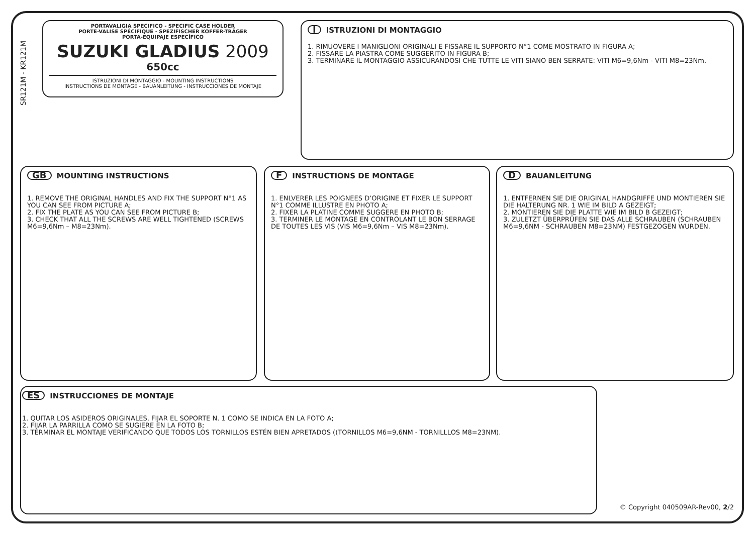SR121M - KR121M
PORTAVALIGIA SPECIFICO - SPECIFIC CASE HOLDER
PORTE-VALISE SPÉCIFIQUE - SPEZIFISCHER KOFFER-TRÄGER
PORTA-EQUIPAJE ESPECÍFICO
SUZUKI GLADIUS 2009
650cc
ISTRUZIONI DI MONTAGGIO - MOUNTING INSTRUCTIONS
INSTRUCTIONS DE MONTAGE - BAUANLEITUNG - INSTRUCCIONES DE MONTAJE
I ISTRUZIONI DI MONTAGGIO
1. RIMUOVERE I MANIGLIONI ORIGINALI E FISSARE IL SUPPORTO N°1 COME MOSTRATO IN FIGURA A;
2. FISSARE LA PIASTRA COME SUGGERITO IN FIGURA B;
3. TERMINARE IL MONTAGGIO ASSICURANDOSI CHE TUTTE LE VITI SIANO BEN SERRATE: VITI M6=9,6Nm - VITI M8=23Nm.
GB MOUNTING INSTRUCTIONS
1. REMOVE THE ORIGINAL HANDLES AND FIX THE SUPPORT N°1 AS YOU CAN SEE FROM PICTURE A;
2. FIX THE PLATE AS YOU CAN SEE FROM PICTURE B;
3. CHECK THAT ALL THE SCREWS ARE WELL TIGHTENED (SCREWS M6=9,6Nm – M8=23Nm).
F INSTRUCTIONS DE MONTAGE
1. ENLVERER LES POIGNEES D’ORIGINE ET FIXER LE SUPPORT N°1 COMME ILLUSTRE EN PHOTO A;
2. FIXER LA PLATINE COMME SUGGERE EN PHOTO B;
3. TERMINER LE MONTAGE EN CONTROLANT LE BON SERRAGE DE TOUTES LES VIS (VIS M6=9,6Nm – VIS M8=23Nm).
D BAUANLEITUNG
1. ENTFERNEN SIE DIE ORIGINAL HANDGRIFFE UND MONTIEREN SIE DIE HALTERUNG NR. 1 WIE IM BILD A GEZEIGT;
2. MONTIEREN SIE DIE PLATTE WIE IM BILD B GEZEIGT;
3. ZULETZT ÜBERPRÜFEN SIE DAS ALLE SCHRAUBEN (SCHRAUBEN M6=9,6NM - SCHRAUBEN M8=23NM) FESTGEZOGEN WURDEN.
ES INSTRUCCIONES DE MONTAJE
1. QUITAR LOS ASIDEROS ORIGINALES, FIJAR EL SOPORTE N. 1 COMO SE INDICA EN LA FOTO A;
2. FIJAR LA PARRILLA COMO SE SUGIERE EN LA FOTO B;
3. TERMINAR EL MONTAJE VERIFICANDO QUE TODOS LOS TORNILLOS ESTÉN BIEN APRETADOS ((TORNILLOS M6=9,6NM - TORNILLLOS M8=23NM).
© Copyright 040509AR-Rev00, 2/2